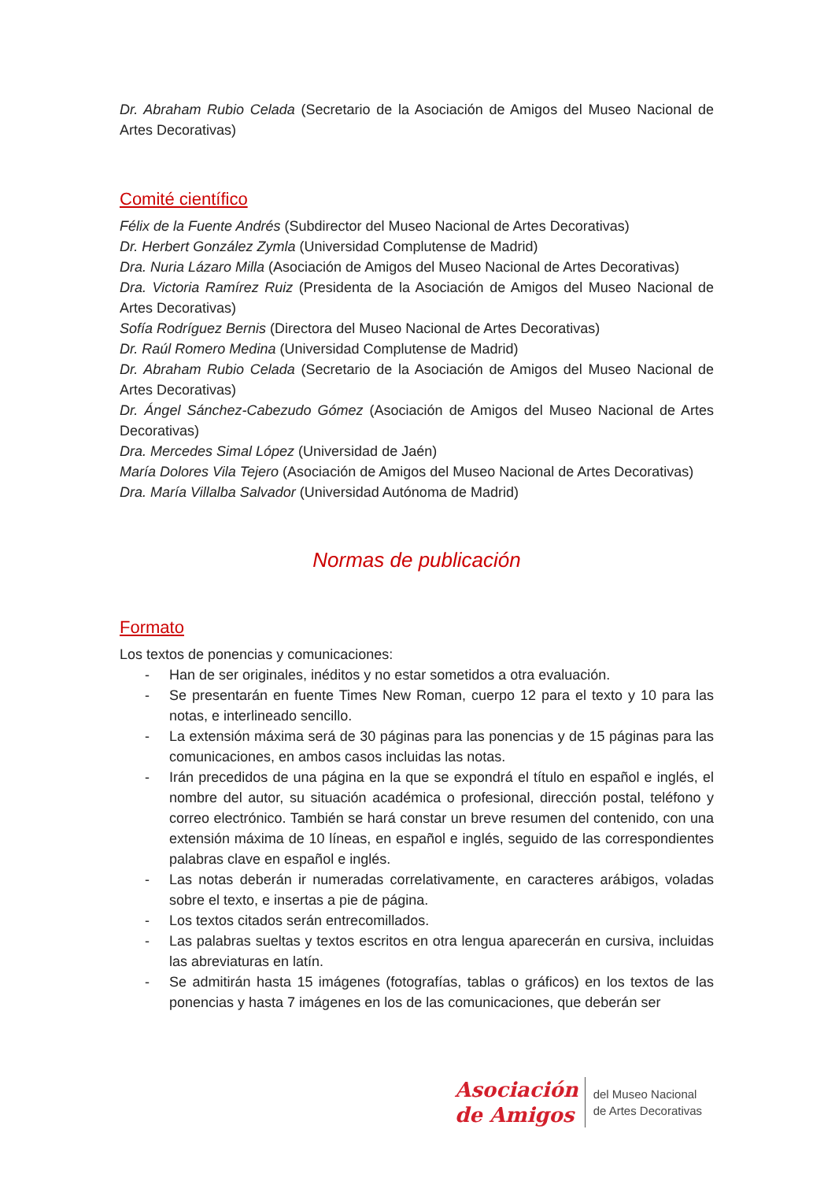Dr. Abraham Rubio Celada (Secretario de la Asociación de Amigos del Museo Nacional de Artes Decorativas)
Comité científico
Félix de la Fuente Andrés (Subdirector del Museo Nacional de Artes Decorativas)
Dr. Herbert González Zymla (Universidad Complutense de Madrid)
Dra. Nuria Lázaro Milla (Asociación de Amigos del Museo Nacional de Artes Decorativas)
Dra. Victoria Ramírez Ruiz (Presidenta de la Asociación de Amigos del Museo Nacional de Artes Decorativas)
Sofía Rodríguez Bernis (Directora del Museo Nacional de Artes Decorativas)
Dr. Raúl Romero Medina (Universidad Complutense de Madrid)
Dr. Abraham Rubio Celada (Secretario de la Asociación de Amigos del Museo Nacional de Artes Decorativas)
Dr. Ángel Sánchez-Cabezudo Gómez (Asociación de Amigos del Museo Nacional de Artes Decorativas)
Dra. Mercedes Simal López (Universidad de Jaén)
María Dolores Vila Tejero (Asociación de Amigos del Museo Nacional de Artes Decorativas)
Dra. María Villalba Salvador (Universidad Autónoma de Madrid)
Normas de publicación
Formato
Los textos de ponencias y comunicaciones:
- Han de ser originales, inéditos y no estar sometidos a otra evaluación.
- Se presentarán en fuente Times New Roman, cuerpo 12 para el texto y 10 para las notas, e interlineado sencillo.
- La extensión máxima será de 30 páginas para las ponencias y de 15 páginas para las comunicaciones, en ambos casos incluidas las notas.
- Irán precedidos de una página en la que se expondrá el título en español e inglés, el nombre del autor, su situación académica o profesional, dirección postal, teléfono y correo electrónico. También se hará constar un breve resumen del contenido, con una extensión máxima de 10 líneas, en español e inglés, seguido de las correspondientes palabras clave en español e inglés.
- Las notas deberán ir numeradas correlativamente, en caracteres arábigos, voladas sobre el texto, e insertas a pie de página.
- Los textos citados serán entrecomillados.
- Las palabras sueltas y textos escritos en otra lengua aparecerán en cursiva, incluidas las abreviaturas en latín.
- Se admitirán hasta 15 imágenes (fotografías, tablas o gráficos) en los textos de las ponencias y hasta 7 imágenes en los de las comunicaciones, que deberán ser
Asociación
de Amigos
del Museo Nacional
de Artes Decorativas